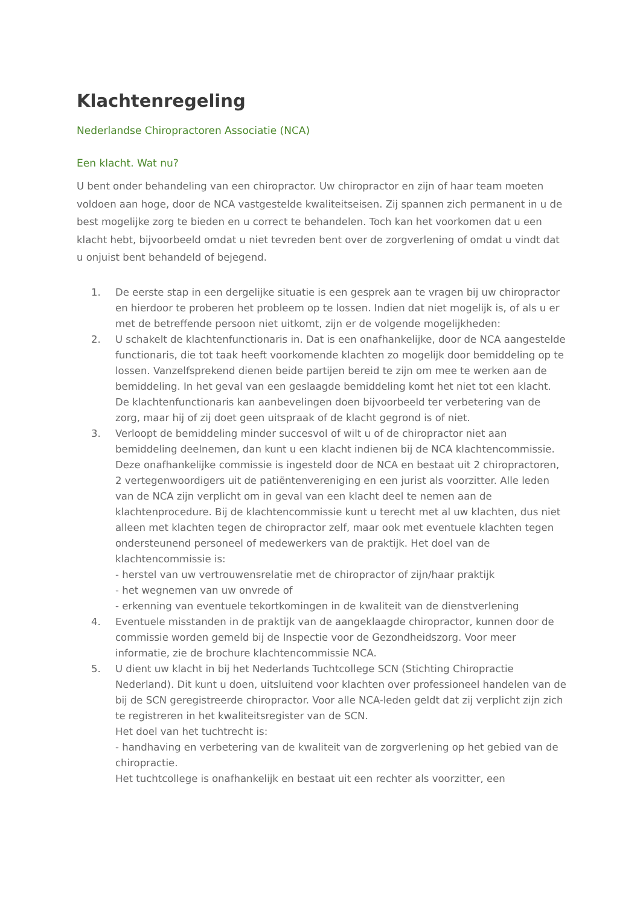Klachtenregeling
Nederlandse Chiropractoren Associatie (NCA)
Een klacht. Wat nu?
U bent onder behandeling van een chiropractor. Uw chiropractor en zijn of haar team moeten voldoen aan hoge, door de NCA vastgestelde kwaliteitseisen. Zij spannen zich permanent in u de best mogelijke zorg te bieden en u correct te behandelen. Toch kan het voorkomen dat u een klacht hebt, bijvoorbeeld omdat u niet tevreden bent over de zorgverlening of omdat u vindt dat u onjuist bent behandeld of bejegend.
1. De eerste stap in een dergelijke situatie is een gesprek aan te vragen bij uw chiropractor en hierdoor te proberen het probleem op te lossen. Indien dat niet mogelijk is, of als u er met de betreffende persoon niet uitkomt, zijn er de volgende mogelijkheden:
2. U schakelt de klachtenfunctionaris in. Dat is een onafhankelijke, door de NCA aangestelde functionaris, die tot taak heeft voorkomende klachten zo mogelijk door bemiddeling op te lossen. Vanzelfsprekend dienen beide partijen bereid te zijn om mee te werken aan de bemiddeling. In het geval van een geslaagde bemiddeling komt het niet tot een klacht. De klachtenfunctionaris kan aanbevelingen doen bijvoorbeeld ter verbetering van de zorg, maar hij of zij doet geen uitspraak of de klacht gegrond is of niet.
3. Verloopt de bemiddeling minder succesvol of wilt u of de chiropractor niet aan bemiddeling deelnemen, dan kunt u een klacht indienen bij de NCA klachtencommissie. Deze onafhankelijke commissie is ingesteld door de NCA en bestaat uit 2 chiropractoren, 2 vertegenwoordigers uit de patiëntenvereniging en een jurist als voorzitter. Alle leden van de NCA zijn verplicht om in geval van een klacht deel te nemen aan de klachtenprocedure. Bij de klachtencommissie kunt u terecht met al uw klachten, dus niet alleen met klachten tegen de chiropractor zelf, maar ook met eventuele klachten tegen ondersteunend personeel of medewerkers van de praktijk. Het doel van de klachtencommissie is:
- herstel van uw vertrouwensrelatie met de chiropractor of zijn/haar praktijk
- het wegnemen van uw onvrede of
- erkenning van eventuele tekortkomingen in de kwaliteit van de dienstverlening
4. Eventuele misstanden in de praktijk van de aangeklaagde chiropractor, kunnen door de commissie worden gemeld bij de Inspectie voor de Gezondheidszorg. Voor meer informatie, zie de brochure klachtencommissie NCA.
5. U dient uw klacht in bij het Nederlands Tuchtcollege SCN (Stichting Chiropractie Nederland). Dit kunt u doen, uitsluitend voor klachten over professioneel handelen van de bij de SCN geregistreerde chiropractor. Voor alle NCA-leden geldt dat zij verplicht zijn zich te registreren in het kwaliteitsregister van de SCN.
Het doel van het tuchtrecht is:
- handhaving en verbetering van de kwaliteit van de zorgverlening op het gebied van de chiropractie.
Het tuchtcollege is onafhankelijk en bestaat uit een rechter als voorzitter, een